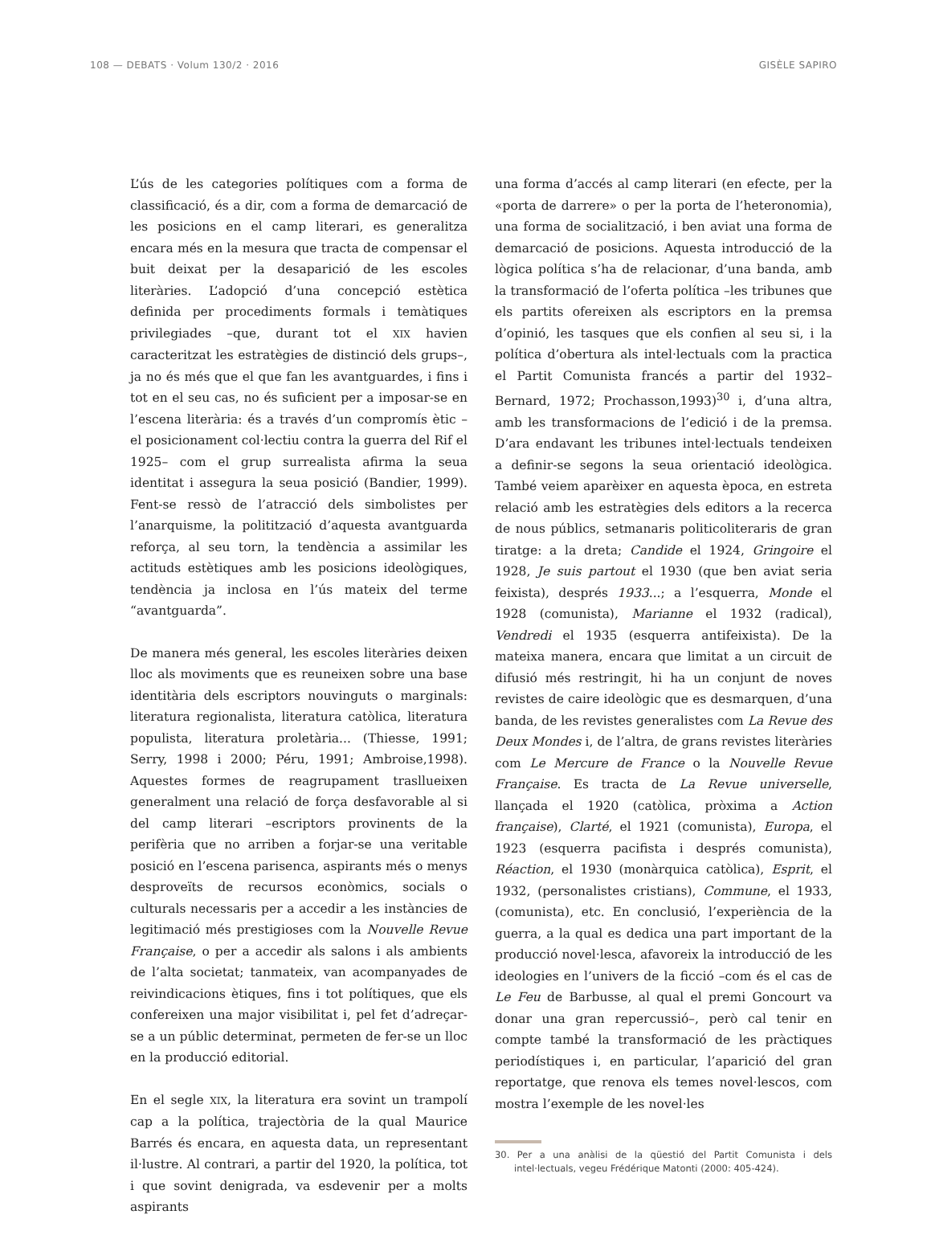108 — DEBATS · Volum 130/2 · 2016 GISÈLE SAPIRO
L’ús de les categories polítiques com a forma de classificació, és a dir, com a forma de demarcació de les posicions en el camp literari, es generalitza encara més en la mesura que tracta de compensar el buit deixat per la desaparició de les escoles literàries. L’adopció d’una concepció estètica definida per procediments formals i temàtiques privilegiades –que, durant tot el XIX havien caracteritzat les estratègies de distinció dels grups–, ja no és més que el que fan les avantguardes, i fins i tot en el seu cas, no és suficient per a imposar-se en l’escena literària: és a través d’un compromís ètic –el posicionament col·lectiu contra la guerra del Rif el 1925– com el grup surrealista afirma la seua identitat i assegura la seua posició (Bandier, 1999). Fent-se ressò de l’atracció dels simbolistes per l’anarquisme, la politització d’aquesta avantguarda reforça, al seu torn, la tendència a assimilar les actituds estètiques amb les posicions ideològiques, tendència ja inclosa en l’ús mateix del terme “avantguarda”.
De manera més general, les escoles literàries deixen lloc als moviments que es reuneixen sobre una base identitària dels escriptors nouvinguts o marginals: literatura regionalista, literatura catòlica, literatura populista, literatura proletària... (Thiesse, 1991; Serry, 1998 i 2000; Péru, 1991; Ambroise,1998). Aquestes formes de reagrupament trasllueixen generalment una relació de força desfavorable al si del camp literari –escriptors provinents de la perifèria que no arriben a forjar-se una veritable posició en l’escena parisenca, aspirants més o menys desproveïts de recursos econòmics, socials o culturals necessaris per a accedir a les instàncies de legitimació més prestigioses com la Nouvelle Revue Française, o per a accedir als salons i als ambients de l’alta societat; tanmateix, van acompanyades de reivindicacions ètiques, fins i tot polítiques, que els confereixen una major visibilitat i, pel fet d’adreçar-se a un públic determinat, permeten de fer-se un lloc en la producció editorial.
En el segle XIX, la literatura era sovint un trampolí cap a la política, trajectòria de la qual Maurice Barrés és encara, en aquesta data, un representant il·lustre. Al contrari, a partir del 1920, la política, tot i que sovint denigrada, va esdevenir per a molts aspirants
una forma d’accés al camp literari (en efecte, per la «porta de darrere» o per la porta de l’heteronomia), una forma de socialització, i ben aviat una forma de demarcació de posicions. Aquesta introducció de la lògica política s’ha de relacionar, d’una banda, amb la transformació de l’oferta política –les tribunes que els partits ofereixen als escriptors en la premsa d’opinió, les tasques que els confien al seu si, i la política d’obertura als intel·lectuals com la practica el Partit Comunista francés a partir del 1932– Bernard, 1972; Prochasson,1993)<sup>30</sup> i, d’una altra, amb les transformacions de l’edició i de la premsa. D’ara endavant les tribunes intel·lectuals tendeixen a definir-se segons la seua orientació ideològica. També veiem aparèixer en aquesta època, en estreta relació amb les estratègies dels editors a la recerca de nous públics, setmanaris politicoliteraris de gran tiratge: a la dreta; Candide el 1924, Gringoire el 1928, Je suis partout el 1930 (que ben aviat seria feixista), després 1933...; a l’esquerra, Monde el 1928 (comunista), Marianne el 1932 (radical), Vendredi el 1935 (esquerra antifeixista). De la mateixa manera, encara que limitat a un circuit de difusió més restringit, hi ha un conjunt de noves revistes de caire ideològic que es desmarquen, d’una banda, de les revistes generalistes com La Revue des Deux Mondes i, de l’altra, de grans revistes literàries com Le Mercure de France o la Nouvelle Revue Française. Es tracta de La Revue universelle, llançada el 1920 (catòlica, pròxima a Action française), Clarté, el 1921 (comunista), Europa, el 1923 (esquerra pacifista i després comunista), Réaction, el 1930 (monàrquica catòlica), Esprit, el 1932, (personalistes cristians), Commune, el 1933, (comunista), etc. En conclusió, l’experiència de la guerra, a la qual es dedica una part important de la producció novel·lesca, afavoreix la introducció de les ideologies en l’univers de la ficció –com és el cas de Le Feu de Barbusse, al qual el premi Goncourt va donar una gran repercussió–, però cal tenir en compte també la transformació de les pràctiques periodístiques i, en particular, l’aparició del gran reportatge, que renova els temes novel·lescos, com mostra l’exemple de les novel·les
30. Per a una anàlisi de la qüestió del Partit Comunista i dels intel·lectuals, vegeu Frédérique Matonti (2000: 405-424).